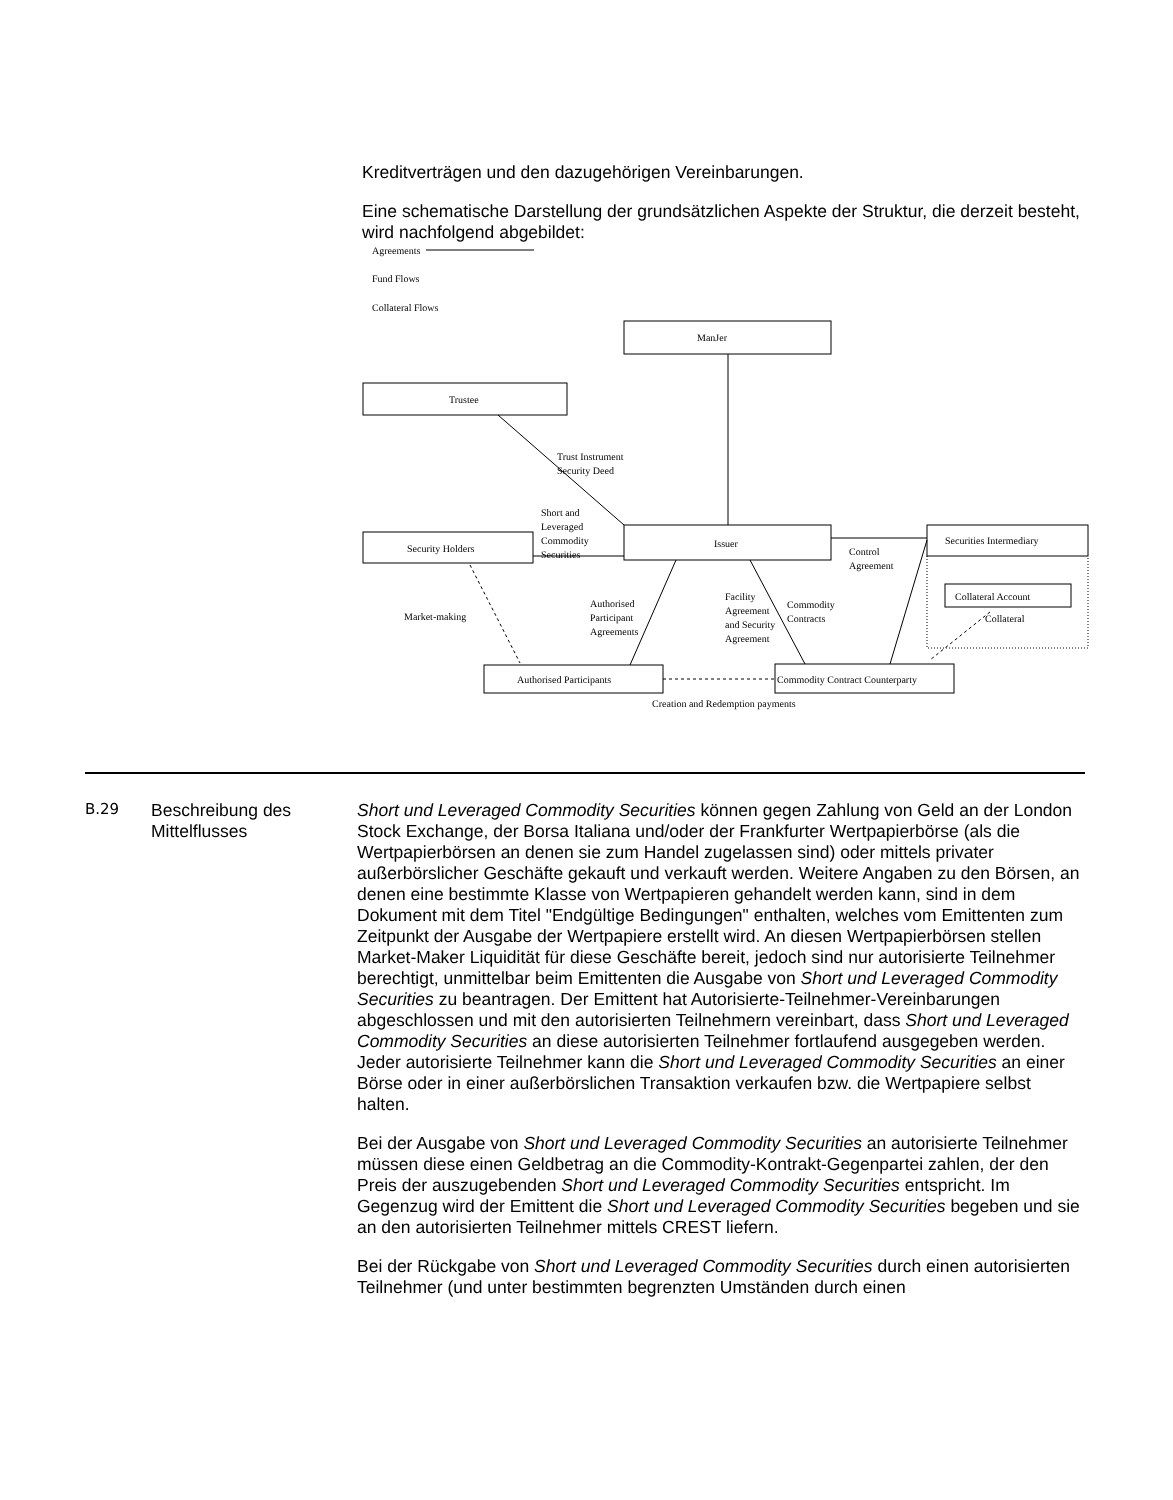Kreditverträgen und den dazugehörigen Vereinbarungen.
Eine schematische Darstellung der grundsätzlichen Aspekte der Struktur, die derzeit besteht, wird nachfolgend abgebildet:
Agreements
Fund Flows
Collateral Flows
ManJer
Trustee
Trust Instrument
Security Deed
Short and
Leveraged
Commodity
Securities
Security Holders
Issuer
Securities Intermediary
Control
Agreement
Collateral Account
Collateral
Market-making
Authorised
Participant
Agreements
Facility
Agreement
and Security
Agreement
Commodity
Contracts
Authorised Participants
Commodity Contract Counterparty
Creation and Redemption payments
B.29
Beschreibung des Mittelflusses
Short und Leveraged Commodity Securities können gegen Zahlung von Geld an der London Stock Exchange, der Borsa Italiana und/oder der Frankfurter Wertpapierbörse (als die Wertpapierbörsen an denen sie zum Handel zugelassen sind) oder mittels privater außerbörslicher Geschäfte gekauft und verkauft werden. Weitere Angaben zu den Börsen, an denen eine bestimmte Klasse von Wertpapieren gehandelt werden kann, sind in dem Dokument mit dem Titel "Endgültige Bedingungen" enthalten, welches vom Emittenten zum Zeitpunkt der Ausgabe der Wertpapiere erstellt wird. An diesen Wertpapierbörsen stellen Market-Maker Liquidität für diese Geschäfte bereit, jedoch sind nur autorisierte Teilnehmer berechtigt, unmittelbar beim Emittenten die Ausgabe von Short und Leveraged Commodity Securities zu beantragen. Der Emittent hat Autorisierte-Teilnehmer-Vereinbarungen abgeschlossen und mit den autorisierten Teilnehmern vereinbart, dass Short und Leveraged Commodity Securities an diese autorisierten Teilnehmer fortlaufend ausgegeben werden. Jeder autorisierte Teilnehmer kann die Short und Leveraged Commodity Securities an einer Börse oder in einer außerbörslichen Transaktion verkaufen bzw. die Wertpapiere selbst halten.
Bei der Ausgabe von Short und Leveraged Commodity Securities an autorisierte Teilnehmer müssen diese einen Geldbetrag an die Commodity-Kontrakt-Gegenpartei zahlen, der den Preis der auszugebenden Short und Leveraged Commodity Securities entspricht. Im Gegenzug wird der Emittent die Short und Leveraged Commodity Securities begeben und sie an den autorisierten Teilnehmer mittels CREST liefern.
Bei der Rückgabe von Short und Leveraged Commodity Securities durch einen autorisierten Teilnehmer (und unter bestimmten begrenzten Umständen durch einen